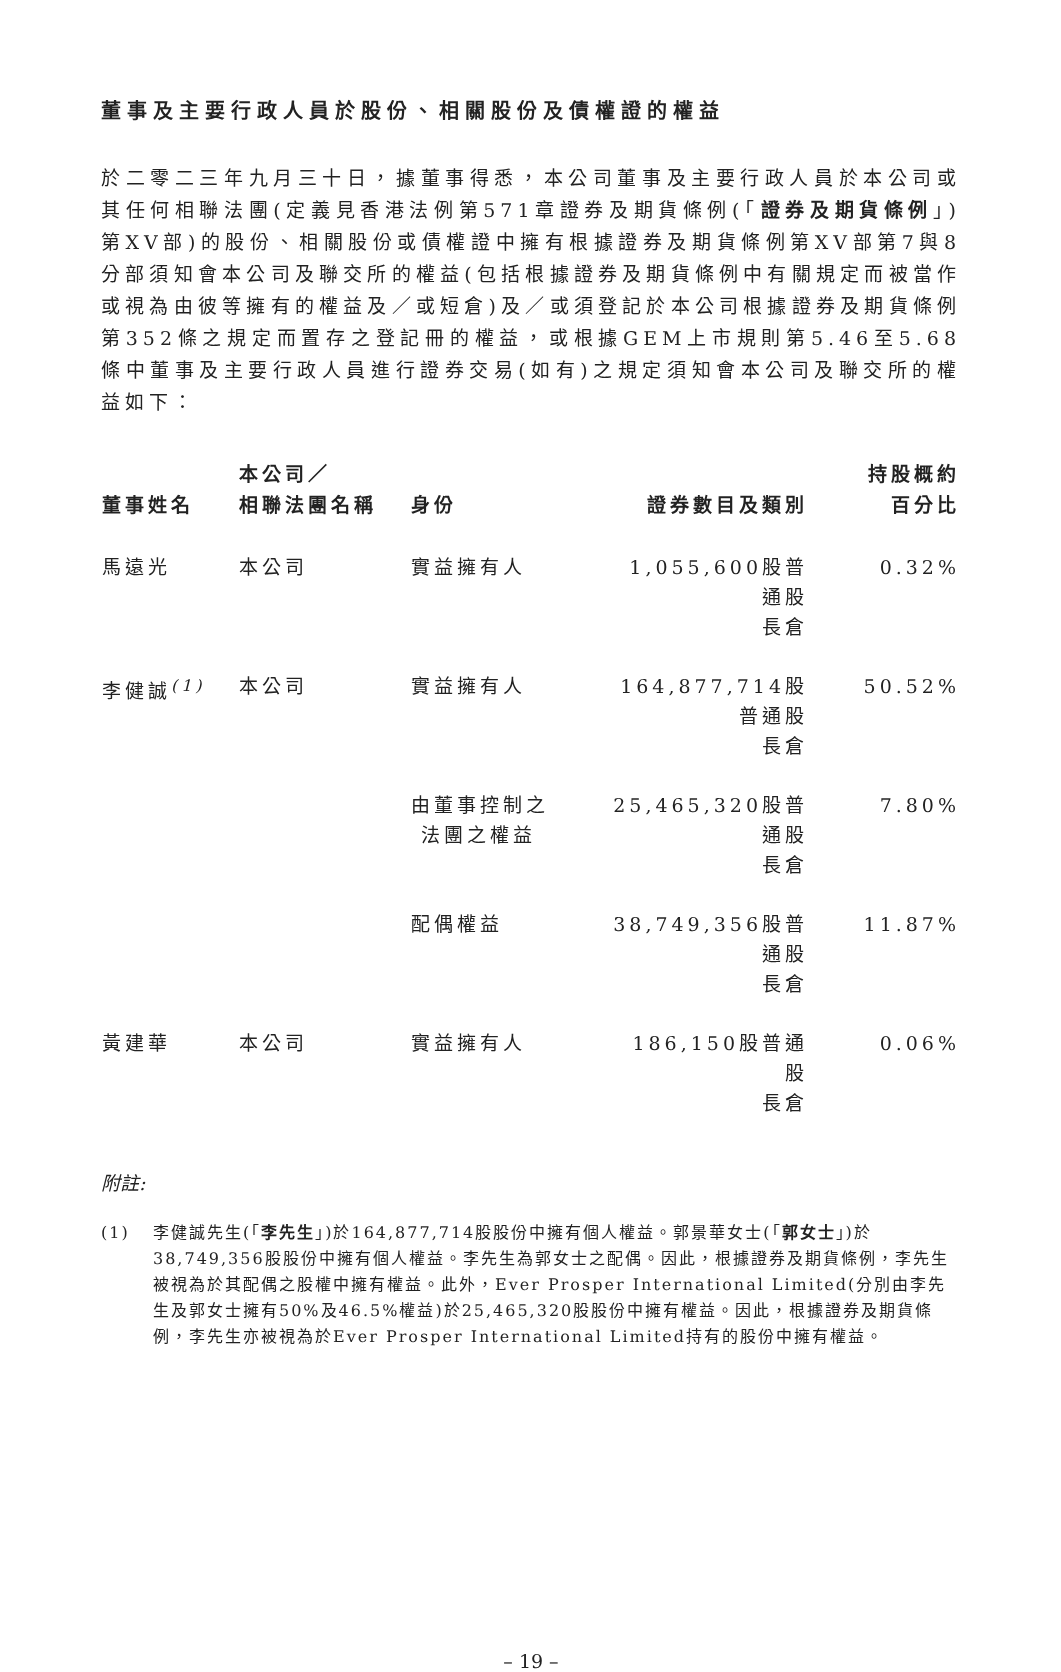董事及主要行政人員於股份、相關股份及債權證的權益
於二零二三年九月三十日，據董事得悉，本公司董事及主要行政人員於本公司或其任何相聯法團(定義見香港法例第571章證券及期貨條例(「證券及期貨條例」)第XV部)的股份、相關股份或債權證中擁有根據證券及期貨條例第XV部第7與8分部須知會本公司及聯交所的權益(包括根據證券及期貨條例中有關規定而被當作或視為由彼等擁有的權益及／或短倉)及／或須登記於本公司根據證券及期貨條例第352條之規定而置存之登記冊的權益，或根據GEM上市規則第5.46至5.68條中董事及主要行政人員進行證券交易(如有)之規定須知會本公司及聯交所的權益如下：
| 董事姓名 | 本公司／ 相聯法團名稱 | 身份 | 證券數目及類別 | 持股概約 百分比 |
| --- | --- | --- | --- | --- |
| 馬遠光 | 本公司 | 實益擁有人 | 1,055,600股普通股 長倉 | 0.32% |
| 李健誠<sup>(1)</sup> | 本公司 | 實益擁有人 | 164,877,714股普通股 長倉 | 50.52% |
| | | 由董事控制之 法團之權益 | 25,465,320股普通股 長倉 | 7.80% |
| | | 配偶權益 | 38,749,356股普通股 長倉 | 11.87% |
| 黃建華 | 本公司 | 實益擁有人 | 186,150股普通股 長倉 | 0.06% |
附註:
(1) 李健誠先生(「李先生」)於164,877,714股股份中擁有個人權益。郭景華女士(「郭女士」)於38,749,356股股份中擁有個人權益。李先生為郭女士之配偶。因此，根據證券及期貨條例，李先生被視為於其配偶之股權中擁有權益。此外，Ever Prosper International Limited(分別由李先生及郭女士擁有50%及46.5%權益)於25,465,320股股份中擁有權益。因此，根據證券及期貨條例，李先生亦被視為於Ever Prosper International Limited持有的股份中擁有權益。
– 19 –